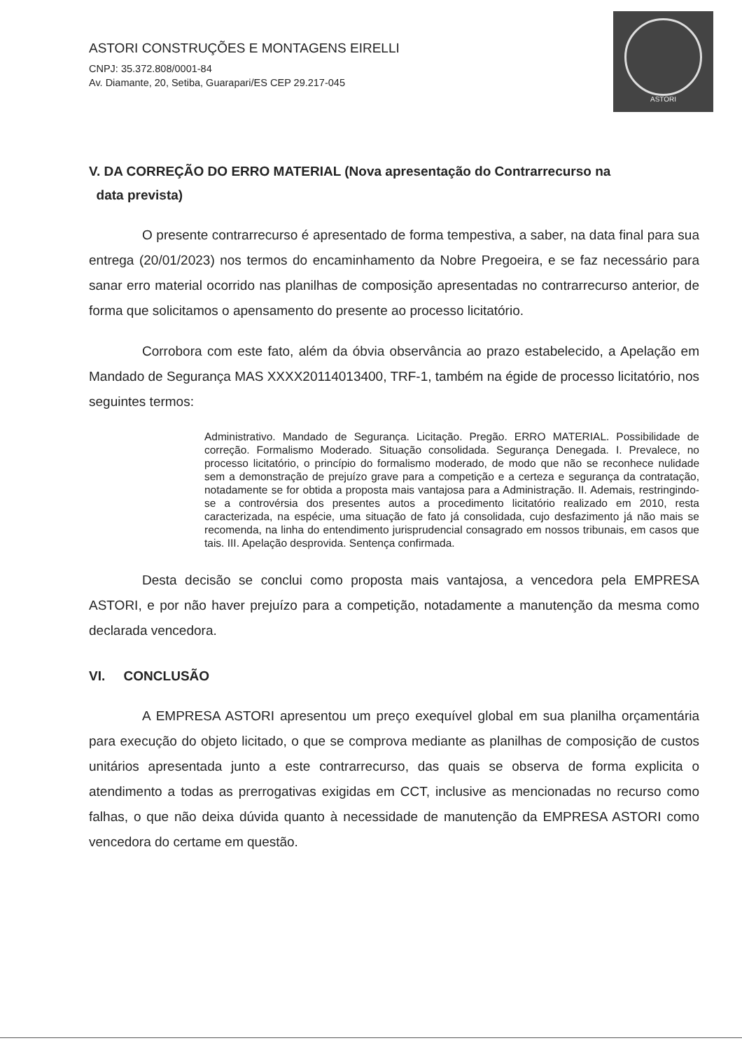ASTORI CONSTRUÇÕES E MONTAGENS EIRELLI
CNPJ: 35.372.808/0001-84
Av. Diamante, 20, Setiba, Guarapari/ES CEP 29.217-045
ASTORI
V. DA CORREÇÃO DO ERRO MATERIAL (Nova apresentação do Contrarrecurso na
data prevista)
O presente contrarrecurso é apresentado de forma tempestiva, a saber, na data final para sua entrega (20/01/2023) nos termos do encaminhamento da Nobre Pregoeira, e se faz necessário para sanar erro material ocorrido nas planilhas de composição apresentadas no contrarrecurso anterior, de forma que solicitamos o apensamento do presente ao processo licitatório.
Corrobora com este fato, além da óbvia observância ao prazo estabelecido, a Apelação em Mandado de Segurança MAS XXXX20114013400, TRF-1, também na égide de processo licitatório, nos seguintes termos:
Administrativo. Mandado de Segurança. Licitação. Pregão. ERRO MATERIAL. Possibilidade de correção. Formalismo Moderado. Situação consolidada. Segurança Denegada. I. Prevalece, no processo licitatório, o princípio do formalismo moderado, de modo que não se reconhece nulidade sem a demonstração de prejuízo grave para a competição e a certeza e segurança da contratação, notadamente se for obtida a proposta mais vantajosa para a Administração. II. Ademais, restringindo-se a controvérsia dos presentes autos a procedimento licitatório realizado em 2010, resta caracterizada, na espécie, uma situação de fato já consolidada, cujo desfazimento já não mais se recomenda, na linha do entendimento jurisprudencial consagrado em nossos tribunais, em casos que tais. III. Apelação desprovida. Sentença confirmada.
Desta decisão se conclui como proposta mais vantajosa, a vencedora pela EMPRESA ASTORI, e por não haver prejuízo para a competição, notadamente a manutenção da mesma como declarada vencedora.
VI. CONCLUSÃO
A EMPRESA ASTORI apresentou um preço exequível global em sua planilha orçamentária para execução do objeto licitado, o que se comprova mediante as planilhas de composição de custos unitários apresentada junto a este contrarrecurso, das quais se observa de forma explicita o atendimento a todas as prerrogativas exigidas em CCT, inclusive as mencionadas no recurso como falhas, o que não deixa dúvida quanto à necessidade de manutenção da EMPRESA ASTORI como vencedora do certame em questão.